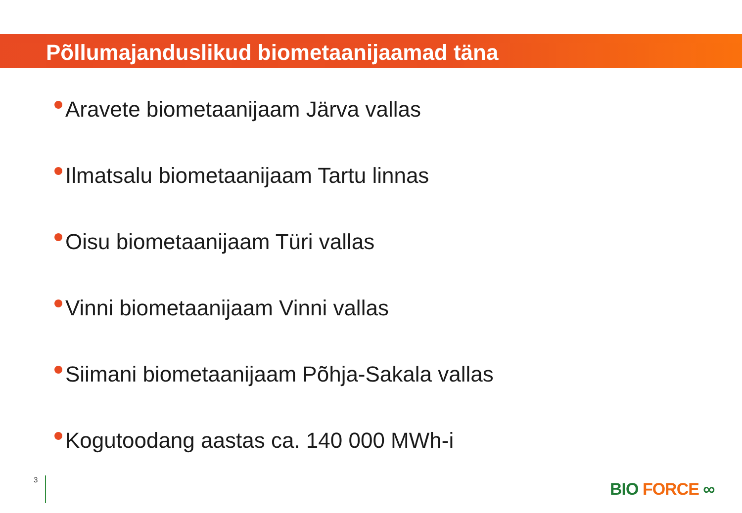Põllumajanduslikud biometaanijaamad täna
Aravete biometaanijaam Järva vallas
Ilmatsalu biometaanijaam Tartu linnas
Oisu biometaanijaam Türi vallas
Vinni biometaanijaam Vinni vallas
Siimani biometaanijaam Põhja-Sakala vallas
Kogutoodang aastas ca. 140 000 MWh-i
3 BIO FORCE ∞